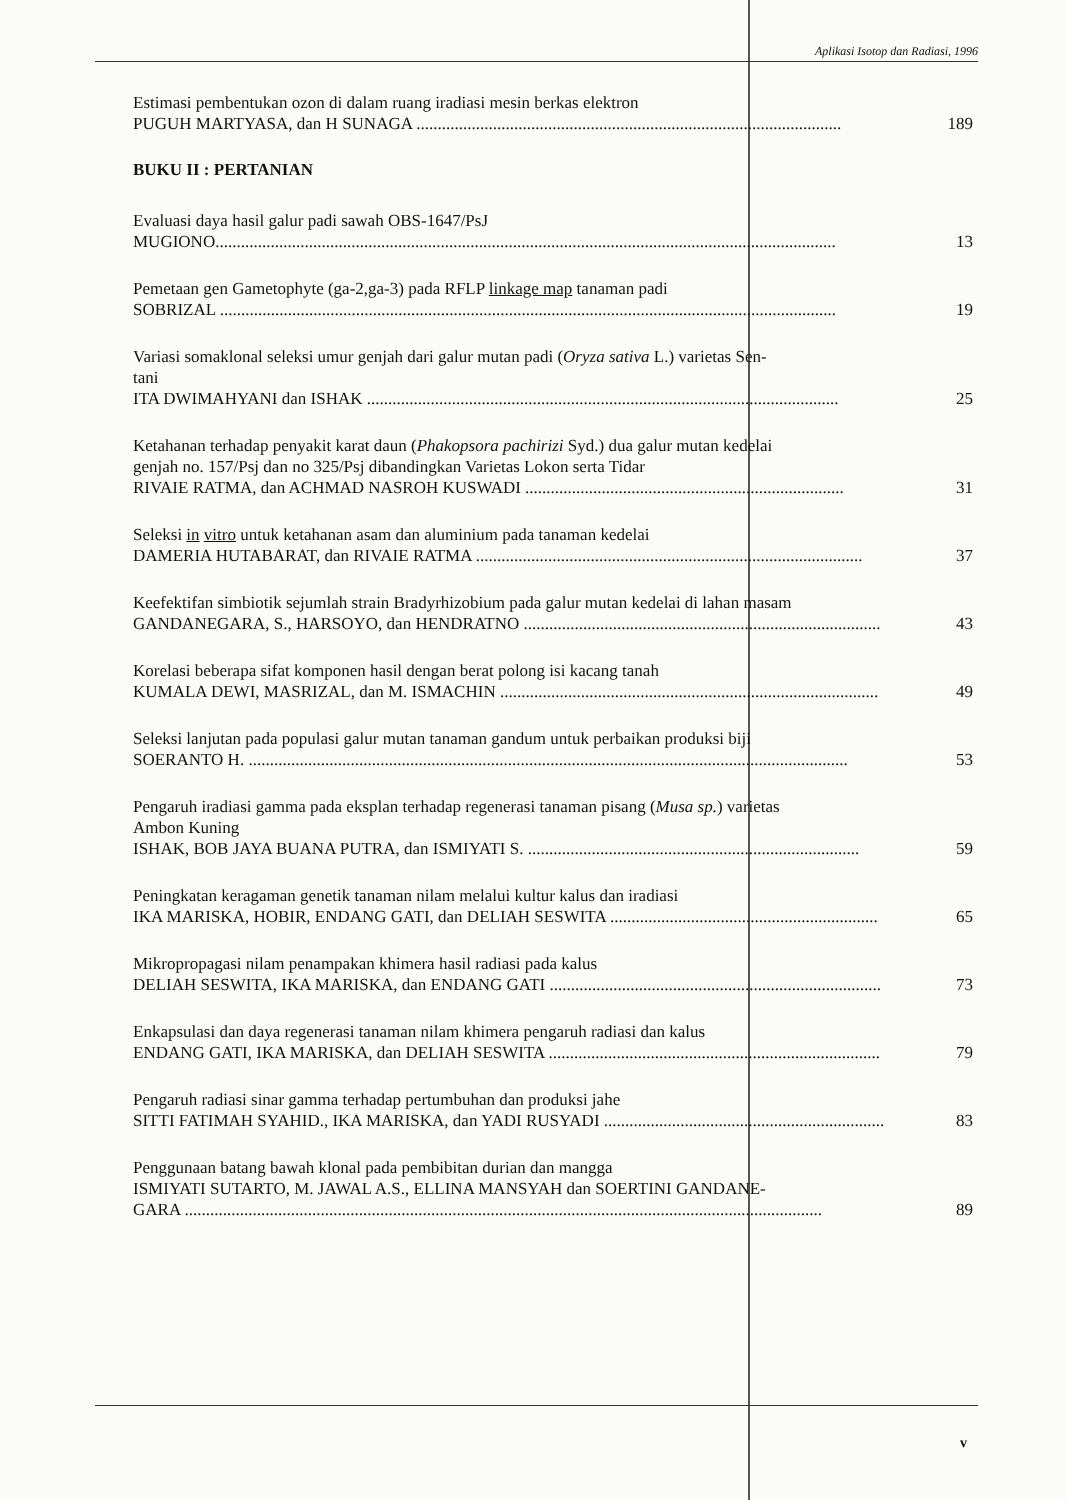Aplikasi Isotop dan Radiasi, 1996
Estimasi pembentukan ozon di dalam ruang iradiasi mesin berkas elektron
PUGUH MARTYASA, dan H SUNAGA .................................................................................................... 189
BUKU II : PERTANIAN
Evaluasi daya hasil galur padi sawah OBS-1647/PsJ
MUGIONO.................................................................................................................................................. 13
Pemetaan gen Gametophyte (ga-2,ga-3) pada RFLP linkage map tanaman padi
SOBRIZAL ................................................................................................................................................. 19
Variasi somaklonal seleksi umur genjah dari galur mutan padi (Oryza sativa L.) varietas Sen-
tani
ITA DWIMAHYANI dan ISHAK ............................................................................................................... 25
Ketahanan terhadap penyakit karat daun (Phakopsora pachirizi Syd.) dua galur mutan kedelai
genjah no. 157/Psj dan no 325/Psj dibandingkan Varietas Lokon serta Tidar
RIVAIE RATMA, dan ACHMAD NASROH KUSWADI ........................................................................... 31
Seleksi in vitro untuk ketahanan asam dan aluminium pada tanaman kedelai
DAMERIA HUTABARAT, dan RIVAIE RATMA ........................................................................................... 37
Keefektifan simbiotik sejumlah strain Bradyrhizobium pada galur mutan kedelai di lahan masam
GANDANEGARA, S., HARSOYO, dan HENDRATNO .................................................................................... 43
Korelasi beberapa sifat komponen hasil dengan berat polong isi kacang tanah
KUMALA DEWI, MASRIZAL, dan M. ISMACHIN ......................................................................................... 49
Seleksi lanjutan pada populasi galur mutan tanaman gandum untuk perbaikan produksi biji
SOERANTO H. ............................................................................................................................................. 53
Pengaruh iradiasi gamma pada eksplan terhadap regenerasi tanaman pisang (Musa sp.) varietas
Ambon Kuning
ISHAK, BOB JAYA BUANA PUTRA, dan ISMIYATI S. .............................................................................. 59
Peningkatan keragaman genetik tanaman nilam melalui kultur kalus dan iradiasi
IKA MARISKA, HOBIR, ENDANG GATI, dan DELIAH SESWITA ............................................................... 65
Mikropropagasi nilam penampakan khimera hasil radiasi pada kalus
DELIAH SESWITA, IKA MARISKA, dan ENDANG GATI .............................................................................. 73
Enkapsulasi dan daya regenerasi tanaman nilam khimera pengaruh radiasi dan kalus
ENDANG GATI, IKA MARISKA, dan DELIAH SESWITA .............................................................................. 79
Pengaruh radiasi sinar gamma terhadap pertumbuhan dan produksi jahe
SITTI FATIMAH SYAHID., IKA MARISKA, dan YADI RUSYADI .................................................................. 83
Penggunaan batang bawah klonal pada pembibitan durian dan mangga
ISMIYATI SUTARTO, M. JAWAL A.S., ELLINA MANSYAH dan SOERTINI GANDANE-
GARA ...................................................................................................................................................... 89
v